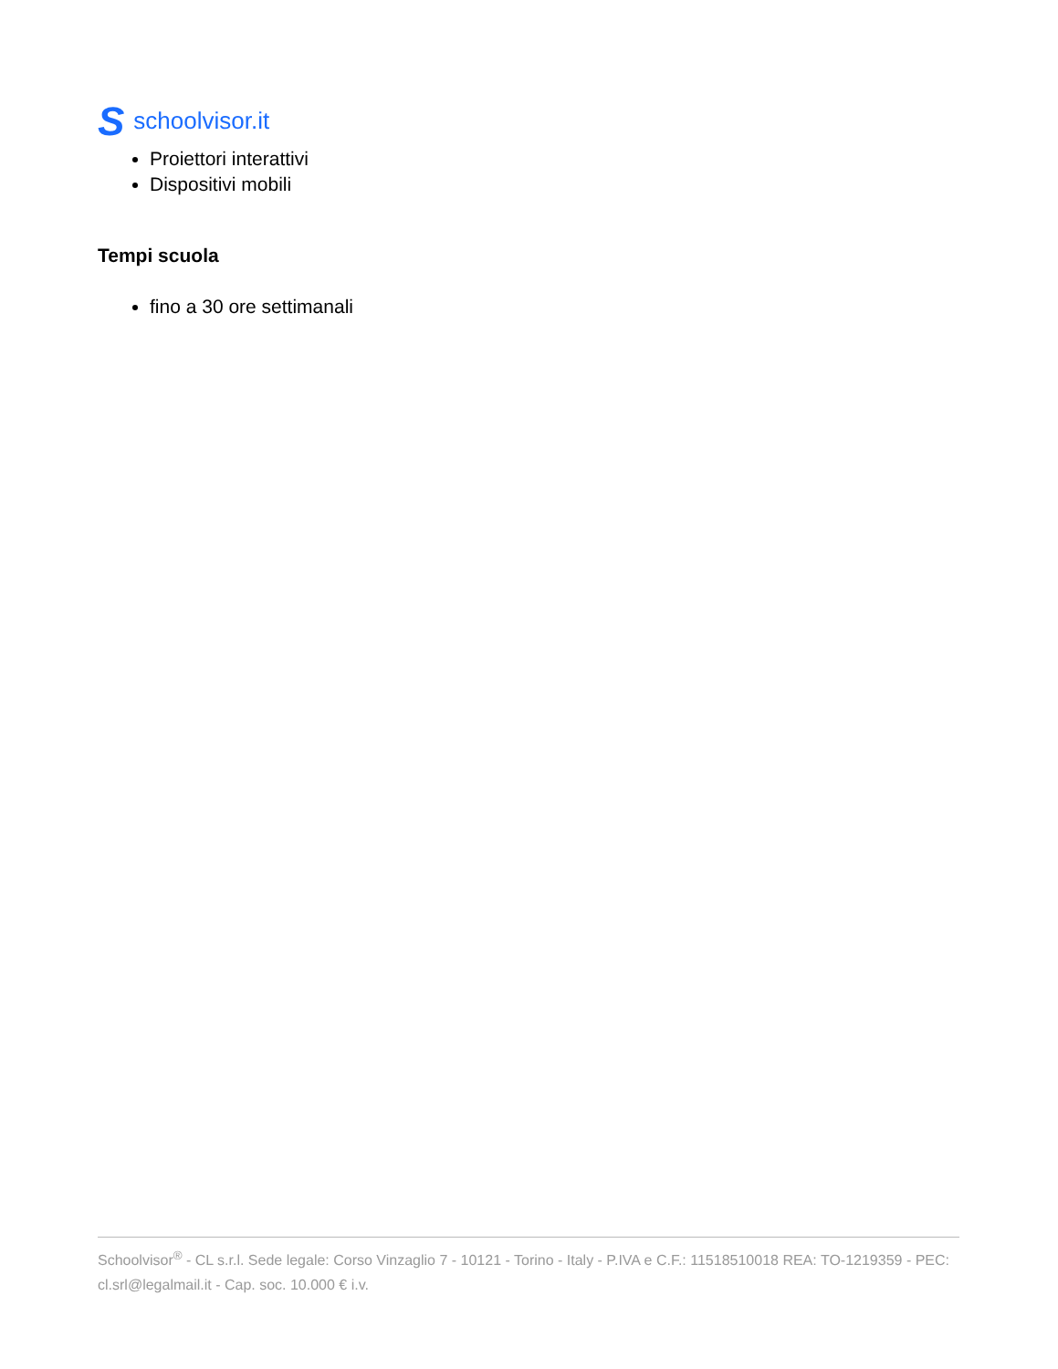Sschoolvisor.it
Proiettori interattivi
Dispositivi mobili
Tempi scuola
fino a 30 ore settimanali
Schoolvisor<sup>®</sup> - CL s.r.l. Sede legale: Corso Vinzaglio 7 - 10121 - Torino - Italy - P.IVA e C.F.: 11518510018 REA: TO-1219359 - PEC: cl.srl@legalmail.it - Cap. soc. 10.000 € i.v.